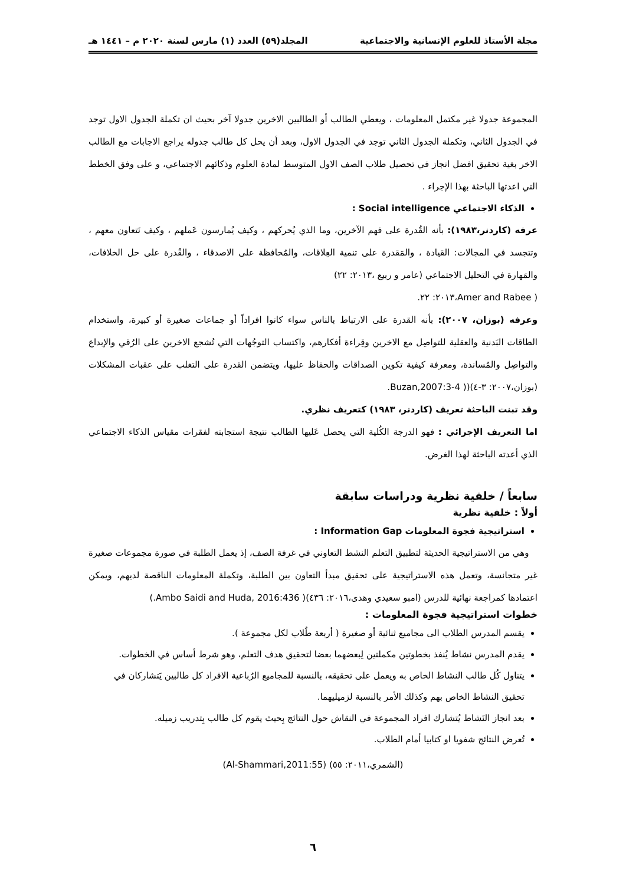مجلة الأستاذ للعلوم الإنسانية والاجتماعية المجلد(٥٩) العدد (١) مارس لسنة ٢٠٢٠ م – ١٤٤١ هـ
المجموعة جدولا غير مكتمل المعلومات ، ويعطي الطالب أو الطالبين الاخرين جدولا آخر بحيث ان تكملة الجدول الاول توجد في الجدول الثاني، وتكملة الجدول الثاني توجد في الجدول الاول، وبعد أن يحل كل طالب جدوله يراجع الاجابات مع الطالب الاخر بغية تحقيق افضل انجاز في تحصيل طلاب الصف الاول المتوسط لمادة العلوم وذكائهم الاجتماعي، و على وفق الخطط التي اعدتها الباحثة بهذا الإجراء .
الذكاء الاجتماعي Social intelligence :
عرفه (كاردنر،١٩٨٣): بأنه القُدرة على فهم الآخرين، وما الذي يُحركهم ، وكيف يُمارسون عَملهم ، وكيف نَتعاون معهم ، وتتجسد في المجالات: القيادة ، والمَقدرة على تنمية العِلاقات، والمُحافظة على الاصدقاء ، والقُدرة على حل الخلافات، والمَهارة في التحليل الاجتماعي (عامر و ربيع ،٢٠١٣: ٢٢)
( Amer and Rabee،٢٠١٣: ٢٢.
وعرفه (بوزان، ٢٠٠٧): بأنه القدرة على الارتباط بالناس سواء كانوا افراداً أو جماعات صغيرة أو كبيرة، واستخدام الطاقات البَدنية والعقلية للتواصِل مع الاخرين وقِراءة أفكارهم، واكتساب التوجُهات التي تُشجع الاخرين على الرُقي والإبداع والتواصِل والمُساندة، ومعرفة كيفية تكوين الصداقات والحفاظ عليها، ويتضمن القدرة على التغلب على عقبات المشكلات (بوزان،٢٠٠٧: ٣-٤)(( Buzan,2007:3-4.
وقد تبنت الباحثة تعريف (كاردنر، ١٩٨٣) كتعريف نظري.
اما التعريف الإجرائي : فهو الدرجة الكُلية التي يحصل عَليها الطالب نتيجة استجابته لفقرات مقياس الذكاء الاجتماعي الذي أعدته الباحثة لهذا الغرض.
سابعاً / خلفية نظرية ودراسات سابقة
أولاً : خلفية نظرية
استراتيجية فجوة المعلومات Information Gap :
وهي من الاستراتيجية الحديثة لتطبيق التعلم النشط التعاوني في غرفة الصف، إذ يعمل الطلبة في صورة مجموعات صغيرة غير متجانسة، وتعمل هذه الاستراتيجية على تحقيق مبدأ التعاون بين الطلبة، وتكملة المعلومات الناقصة لديهم، ويمكن اعتمادها كمراجعة نهائية للدرس (امبو سعيدي وهدى،٢٠١٦: ٤٣٦)( Ambo Saidi and Huda, 2016:436.)
خطوات استراتيجية فجوة المعلومات :
يقسم المدرس الطلاب الى مجاميع ثنائية أو صغيرة ( أربعة طُلاب لكل مجموعة ).
يقدم المدرس نشاط يُنفذ بخطوتين مكملتين لِبعضهما بعضا لتحقيق هدف التعلم، وهو شرط أساس في الخطوات.
يتناول كُل طالب النشاط الخاص به ويعمل على تحقيقه، بالنسبة للمجاميع الرُباعية الافراد كل طالبين يَتشاركان في تحقيق النشاط الخاص بهم وكذلك الأمر بالنسبة لزميليهما.
بعد انجاز النَشاط يُتشارك افراد المجموعة في النقاش حول النتائج بِحيث يقوم كل طالب بِتدريب زميله.
تُعرض النتائج شفويا او كتابيا أمام الطلاب.
(الشمري،٢٠١١: ٥٥) (Al-Shammari,2011:55)
٦